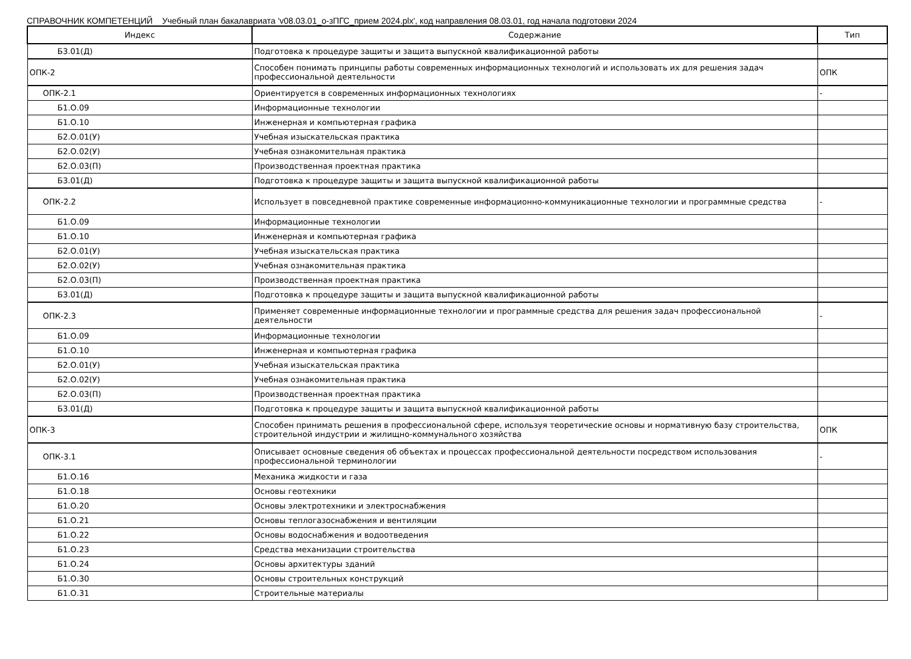СПРАВОЧНИК КОМПЕТЕНЦИЙ Учебный план бакалавриата 'v08.03.01_о-зПГС_прием 2024.plx', код направления 08.03.01, год начала подготовки 2024
| Индекс | Содержание | Тип |
| --- | --- | --- |
| Б3.01(Д) | Подготовка к процедуре защиты и защита выпускной квалификационной работы | |
| ОПК-2 | Способен понимать принципы работы современных информационных технологий и использовать их для решения задач профессиональной деятельности | ОПК |
| ОПК-2.1 | Ориентируется в современных информационных технологиях | - |
| Б1.О.09 | Информационные технологии | |
| Б1.О.10 | Инженерная и компьютерная графика | |
| Б2.О.01(У) | Учебная изыскательская практика | |
| Б2.О.02(У) | Учебная ознакомительная практика | |
| Б2.О.03(П) | Производственная проектная практика | |
| Б3.01(Д) | Подготовка к процедуре защиты и защита выпускной квалификационной работы | |
| ОПК-2.2 | Использует в повседневной практике современные информационно-коммуникационные технологии и программные средства | - |
| Б1.О.09 | Информационные технологии | |
| Б1.О.10 | Инженерная и компьютерная графика | |
| Б2.О.01(У) | Учебная изыскательская практика | |
| Б2.О.02(У) | Учебная ознакомительная практика | |
| Б2.О.03(П) | Производственная проектная практика | |
| Б3.01(Д) | Подготовка к процедуре защиты и защита выпускной квалификационной работы | |
| ОПК-2.3 | Применяет современные информационные технологии и программные средства для решения задач профессиональной деятельности | - |
| Б1.О.09 | Информационные технологии | |
| Б1.О.10 | Инженерная и компьютерная графика | |
| Б2.О.01(У) | Учебная изыскательская практика | |
| Б2.О.02(У) | Учебная ознакомительная практика | |
| Б2.О.03(П) | Производственная проектная практика | |
| Б3.01(Д) | Подготовка к процедуре защиты и защита выпускной квалификационной работы | |
| ОПК-3 | Способен принимать решения в профессиональной сфере, используя теоретические основы и нормативную базу строительства, строительной индустрии и жилищно-коммунального хозяйства | ОПК |
| ОПК-3.1 | Описывает основные сведения об объектах и процессах профессиональной деятельности посредством использования профессиональной терминологии | - |
| Б1.О.16 | Механика жидкости и газа | |
| Б1.О.18 | Основы геотехники | |
| Б1.О.20 | Основы электротехники и электроснабжения | |
| Б1.О.21 | Основы теплогазоснабжения и вентиляции | |
| Б1.О.22 | Основы водоснабжения и водоотведения | |
| Б1.О.23 | Средства механизации строительства | |
| Б1.О.24 | Основы архитектуры зданий | |
| Б1.О.30 | Основы строительных конструкций | |
| Б1.О.31 | Строительные материалы | |